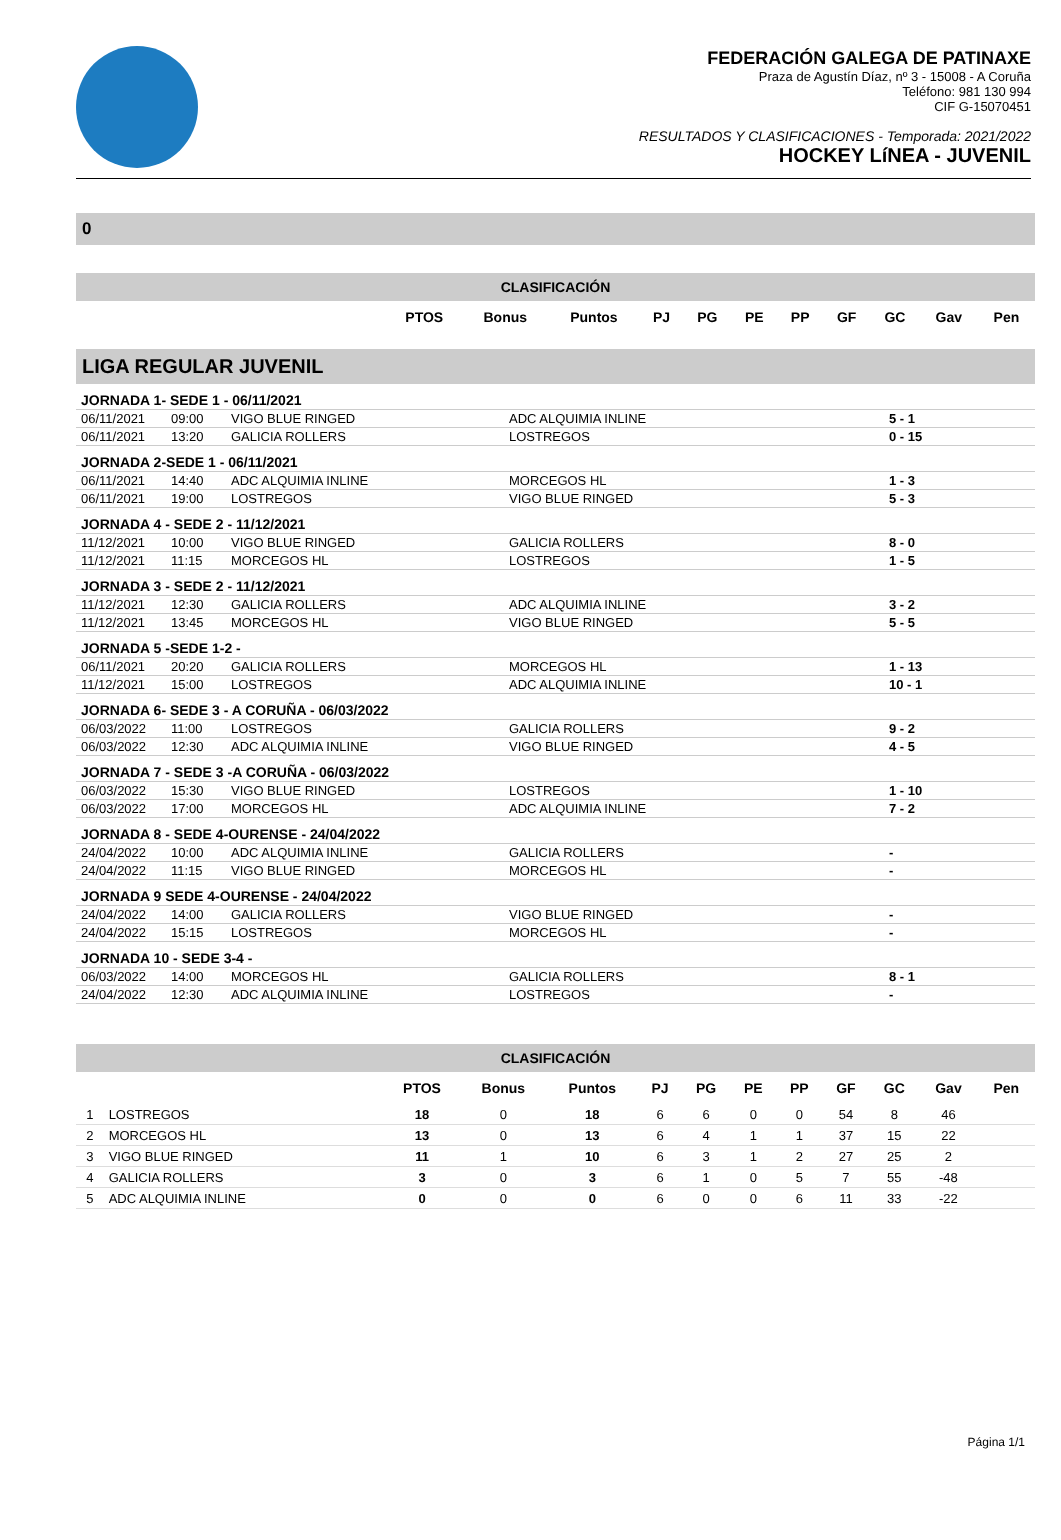FEDERACIÓN GALEGA DE PATINAXE
Praza de Agustín Díaz, nº 3 - 15008 - A Coruña
Teléfono: 981 130 994
CIF G-15070451
RESULTADOS Y CLASIFICACIONES - Temporada: 2021/2022
HOCKEY LíNEA - JUVENIL
0
CLASIFICACIÓN
| | PTOS | Bonus | Puntos | PJ | PG | PE | PP | GF | GC | Gav | Pen |
| --- | --- | --- | --- | --- | --- | --- | --- | --- | --- | --- | --- |
LIGA REGULAR JUVENIL
| JORNADA 1- SEDE 1 - 06/11/2021 | | | | |
| 06/11/2021 | 09:00 | VIGO BLUE RINGED | ADC ALQUIMIA INLINE | 5 - 1 |
| 06/11/2021 | 13:20 | GALICIA ROLLERS | LOSTREGOS | 0 - 15 |
| JORNADA 2-SEDE 1 - 06/11/2021 | | | | |
| 06/11/2021 | 14:40 | ADC ALQUIMIA INLINE | MORCEGOS HL | 1 - 3 |
| 06/11/2021 | 19:00 | LOSTREGOS | VIGO BLUE RINGED | 5 - 3 |
| JORNADA 4 - SEDE 2 - 11/12/2021 | | | | |
| 11/12/2021 | 10:00 | VIGO BLUE RINGED | GALICIA ROLLERS | 8 - 0 |
| 11/12/2021 | 11:15 | MORCEGOS HL | LOSTREGOS | 1 - 5 |
| JORNADA 3 - SEDE 2 - 11/12/2021 | | | | |
| 11/12/2021 | 12:30 | GALICIA ROLLERS | ADC ALQUIMIA INLINE | 3 - 2 |
| 11/12/2021 | 13:45 | MORCEGOS HL | VIGO BLUE RINGED | 5 - 5 |
| JORNADA 5 -SEDE 1-2 - | | | | |
| 06/11/2021 | 20:20 | GALICIA ROLLERS | MORCEGOS HL | 1 - 13 |
| 11/12/2021 | 15:00 | LOSTREGOS | ADC ALQUIMIA INLINE | 10 - 1 |
| JORNADA 6- SEDE 3 - A CORUÑA - 06/03/2022 | | | | |
| 06/03/2022 | 11:00 | LOSTREGOS | GALICIA ROLLERS | 9 - 2 |
| 06/03/2022 | 12:30 | ADC ALQUIMIA INLINE | VIGO BLUE RINGED | 4 - 5 |
| JORNADA 7 - SEDE 3 -A CORUÑA - 06/03/2022 | | | | |
| 06/03/2022 | 15:30 | VIGO BLUE RINGED | LOSTREGOS | 1 - 10 |
| 06/03/2022 | 17:00 | MORCEGOS HL | ADC ALQUIMIA INLINE | 7 - 2 |
| JORNADA 8 - SEDE 4-OURENSE - 24/04/2022 | | | | |
| 24/04/2022 | 10:00 | ADC ALQUIMIA INLINE | GALICIA ROLLERS | - |
| 24/04/2022 | 11:15 | VIGO BLUE RINGED | MORCEGOS HL | - |
| JORNADA 9 SEDE 4-OURENSE - 24/04/2022 | | | | |
| 24/04/2022 | 14:00 | GALICIA ROLLERS | VIGO BLUE RINGED | - |
| 24/04/2022 | 15:15 | LOSTREGOS | MORCEGOS HL | - |
| JORNADA 10 - SEDE 3-4 - | | | | |
| 06/03/2022 | 14:00 | MORCEGOS HL | GALICIA ROLLERS | 8 - 1 |
| 24/04/2022 | 12:30 | ADC ALQUIMIA INLINE | LOSTREGOS | - |
CLASIFICACIÓN
| | | PTOS | Bonus | Puntos | PJ | PG | PE | PP | GF | GC | Gav | Pen |
| --- | --- | --- | --- | --- | --- | --- | --- | --- | --- | --- | --- | --- |
| 1 | LOSTREGOS | 18 | 0 | 18 | 6 | 6 | 0 | 0 | 54 | 8 | 46 | |
| 2 | MORCEGOS HL | 13 | 0 | 13 | 6 | 4 | 1 | 1 | 37 | 15 | 22 | |
| 3 | VIGO BLUE RINGED | 11 | 1 | 10 | 6 | 3 | 1 | 2 | 27 | 25 | 2 | |
| 4 | GALICIA ROLLERS | 3 | 0 | 3 | 6 | 1 | 0 | 5 | 7 | 55 | -48 | |
| 5 | ADC ALQUIMIA INLINE | 0 | 0 | 0 | 6 | 0 | 0 | 6 | 11 | 33 | -22 | |
Página 1/1